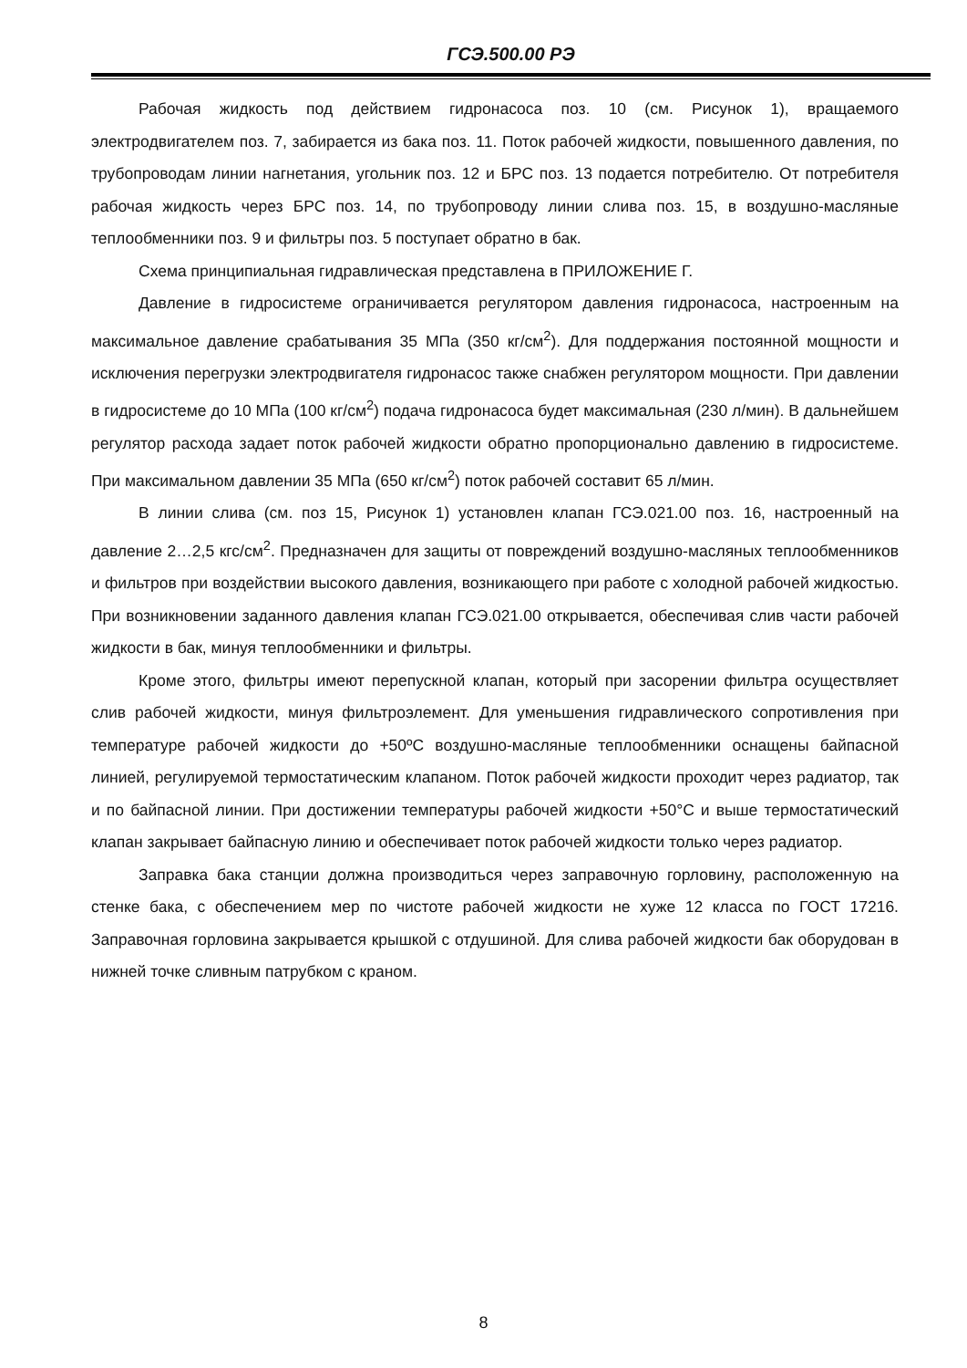ГСЭ.500.00 РЭ
Рабочая жидкость под действием гидронасоса поз. 10 (см. Рисунок 1), вращаемого электродвигателем поз. 7, забирается из бака поз. 11. Поток рабочей жидкости, повышенного давления, по трубопроводам линии нагнетания, угольник поз. 12 и БРС поз. 13 подается потребителю. От потребителя рабочая жидкость через БРС поз. 14, по трубопроводу линии слива поз. 15, в воздушно-масляные теплообменники поз. 9 и фильтры поз. 5 поступает обратно в бак.
Схема принципиальная гидравлическая представлена в ПРИЛОЖЕНИЕ Г.
Давление в гидросистеме ограничивается регулятором давления гидронасоса, настроенным на максимальное давление срабатывания 35 МПа (350 кг/см<sup>2</sup>). Для поддержания постоянной мощности и исключения перегрузки электродвигателя гидронасос также снабжен регулятором мощности. При давлении в гидросистеме до 10 МПа (100 кг/см<sup>2</sup>) подача гидронасоса будет максимальная (230 л/мин). В дальнейшем регулятор расхода задает поток рабочей жидкости обратно пропорционально давлению в гидросистеме. При максимальном давлении 35 МПа (650 кг/см<sup>2</sup>) поток рабочей составит 65 л/мин.
В линии слива (см. поз 15, Рисунок 1) установлен клапан ГСЭ.021.00 поз. 16, настроенный на давление 2…2,5 кгс/см<sup>2</sup>. Предназначен для защиты от повреждений воздушно-масляных теплообменников и фильтров при воздействии высокого давления, возникающего при работе с холодной рабочей жидкостью. При возникновении заданного давления клапан ГСЭ.021.00 открывается, обеспечивая слив части рабочей жидкости в бак, минуя теплообменники и фильтры.
Кроме этого, фильтры имеют перепускной клапан, который при засорении фильтра осуществляет слив рабочей жидкости, минуя фильтроэлемент. Для уменьшения гидравлического сопротивления при температуре рабочей жидкости до +50ºС воздушно-масляные теплообменники оснащены байпасной линией, регулируемой термостатическим клапаном. Поток рабочей жидкости проходит через радиатор, так и по байпасной линии. При достижении температуры рабочей жидкости +50°С и выше термостатический клапан закрывает байпасную линию и обеспечивает поток рабочей жидкости только через радиатор.
Заправка бака станции должна производиться через заправочную горловину, расположенную на стенке бака, с обеспечением мер по чистоте рабочей жидкости не хуже 12 класса по ГОСТ 17216. Заправочная горловина закрывается крышкой с отдушиной. Для слива рабочей жидкости бак оборудован в нижней точке сливным патрубком с краном.
8